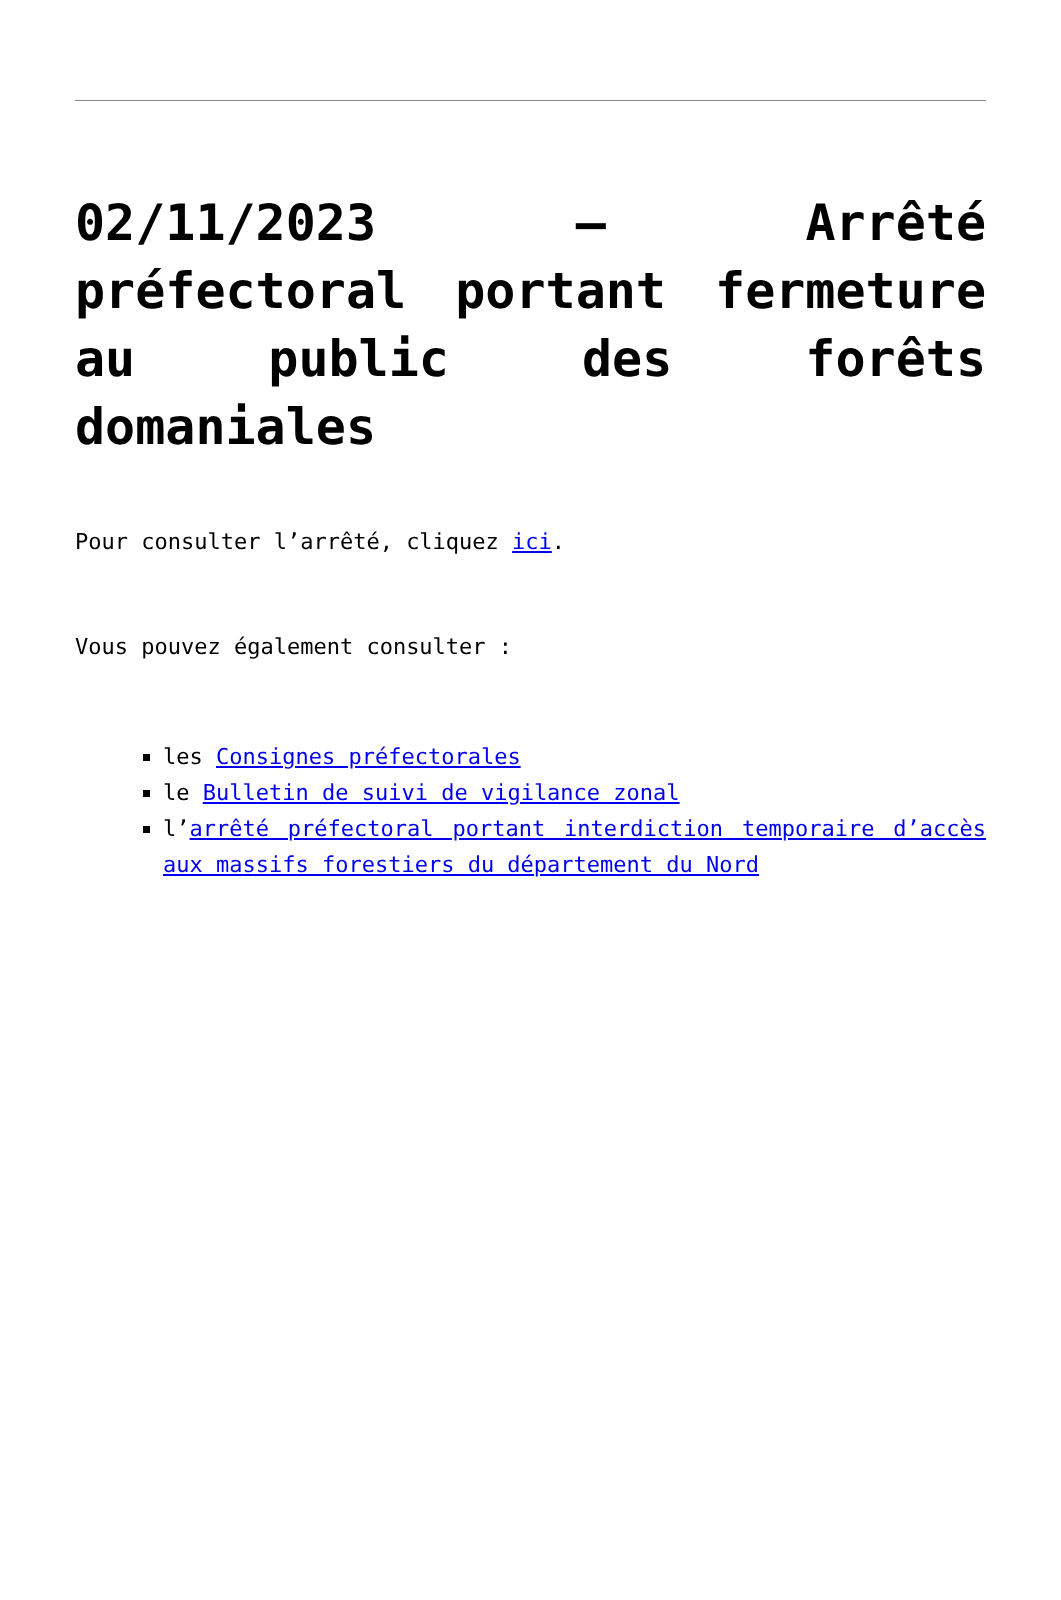02/11/2023 – Arrêté préfectoral portant fermeture au public des forêts domaniales
Pour consulter l’arrêté, cliquez ici.
Vous pouvez également consulter :
les Consignes préfectorales
le Bulletin de suivi de vigilance zonal
l’arrêté préfectoral portant interdiction temporaire d’accès aux massifs forestiers du département du Nord